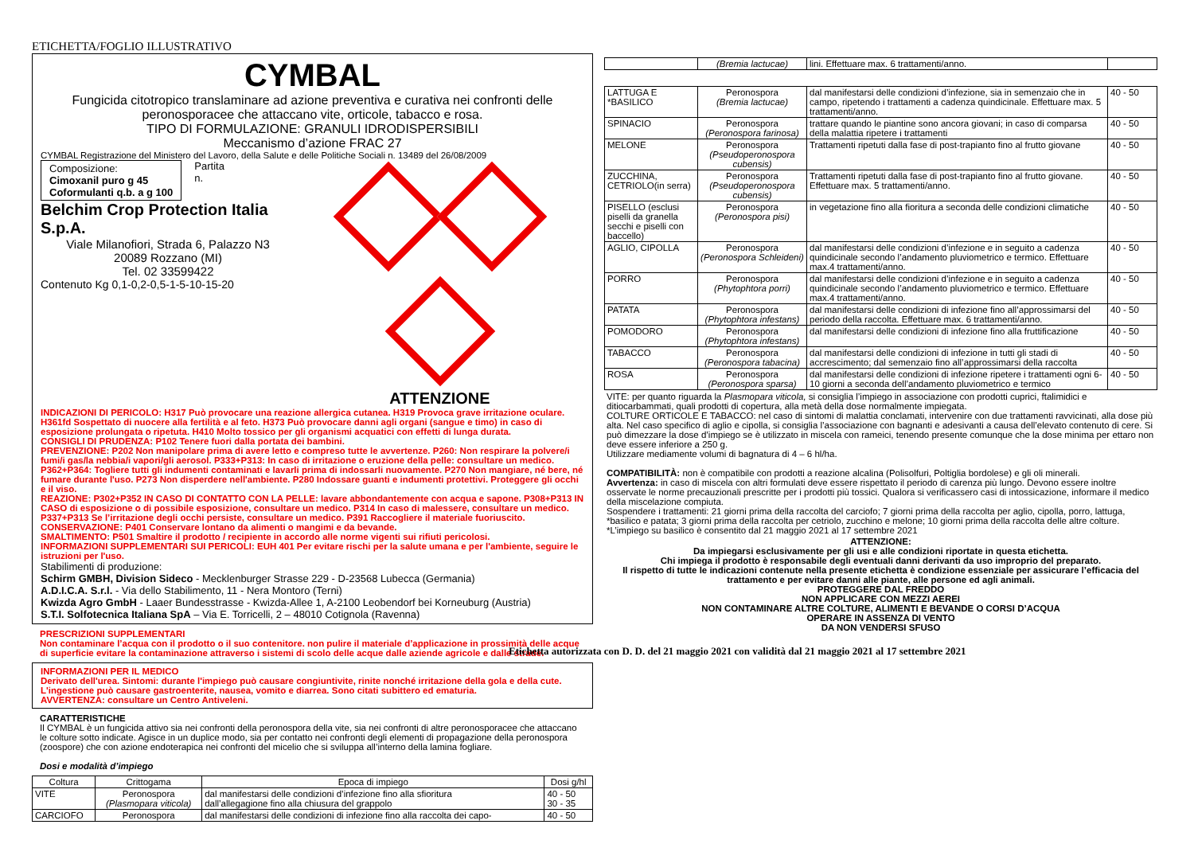ETICHETTA/FOGLIO ILLUSTRATIVO
CYMBAL
Fungicida citotropico translaminare ad azione preventiva e curativa nei confronti delle peronosporacee che attaccano vite, orticole, tabacco e rosa.
TIPO DI FORMULAZIONE: GRANULI IDRODISPERSIBILI
Meccanismo d’azione FRAC 27
CYMBAL Registrazione del Ministero del Lavoro, della Salute e delle Politiche Sociali n. 13489 del 26/08/2009
Composizione:
Cimoxanil puro g 45
Coformulanti q.b. a g 100
Partita
n.
Belchim Crop Protection Italia S.p.A.
Viale Milanofiori, Strada 6, Palazzo N3
20089 Rozzano (MI)
Tel. 02 33599422
Contenuto Kg 0,1-0,2-0,5-1-5-10-15-20
ATTENZIONE
INDICAZIONI DI PERICOLO: H317 Può provocare una reazione allergica cutanea. H319 Provoca grave irritazione oculare. H361fd Sospettato di nuocere alla fertilità e al feto. H373 Può provocare danni agli organi (sangue e timo) in caso di esposizione prolungata o ripetuta. H410 Molto tossico per gli organismi acquatici con effetti di lunga durata.
CONSIGLI DI PRUDENZA: P102 Tenere fuori dalla portata dei bambini.
PREVENZIONE: P202 Non manipolare prima di avere letto e compreso tutte le avvertenze. P260: Non respirare la polvere/i fumi/i gas/la nebbia/i vapori/gli aerosol. P333+P313: In caso di irritazione o eruzione della pelle: consultare un medico. P362+P364: Togliere tutti gli indumenti contaminati e lavarli prima di indossarli nuovamente. P270 Non mangiare, né bere, né fumare durante l'uso. P273 Non disperdere nell'ambiente. P280 Indossare guanti e indumenti protettivi. Proteggere gli occhi e il viso.
REAZIONE: P302+P352 IN CASO DI CONTATTO CON LA PELLE: lavare abbondantemente con acqua e sapone. P308+P313 IN CASO di esposizione o di possibile esposizione, consultare un medico. P314 In caso di malessere, consultare un medico. P337+P313 Se l’irritazione degli occhi persiste, consultare un medico. P391 Raccogliere il materiale fuoriuscito.
CONSERVAZIONE: P401 Conservare lontano da alimenti o mangimi e da bevande.
SMALTIMENTO: P501 Smaltire il prodotto / recipiente in accordo alle norme vigenti sui rifiuti pericolosi.
INFORMAZIONI SUPPLEMENTARI SUI PERICOLI: EUH 401 Per evitare rischi per la salute umana e per l'ambiente, seguire le istruzioni per l'uso.
Stabilimenti di produzione:
Schirm GMBH, Division Sideco - Mecklenburger Strasse 229 - D-23568 Lubecca (Germania)
A.D.I.C.A. S.r.l. - Via dello Stabilimento, 11 - Nera Montoro (Terni)
Kwizda Agro GmbH - Laaer Bundesstrasse - Kwizda-Allee 1, A-2100 Leobendorf bei Korneuburg (Austria)
S.T.I. Solfotecnica Italiana SpA – Via E. Torricelli, 2 – 48010 Cotignola (Ravenna)
PRESCRIZIONI SUPPLEMENTARI
Non contaminare l’acqua con il prodotto o il suo contenitore. non pulire il materiale d’applicazione in prossimità delle acque di superficie evitare la contaminazione attraverso i sistemi di scolo delle acque dalle aziende agricole e dalle strade.
INFORMAZIONI PER IL MEDICO
Derivato dell'urea. Sintomi: durante l'impiego può causare congiuntivite, rinite nonché irritazione della gola e della cute. L'ingestione può causare gastroenterite, nausea, vomito e diarrea. Sono citati subittero ed ematuria.
AVVERTENZA: consultare un Centro Antiveleni.
CARATTERISTICHE
Il CYMBAL è un fungicida attivo sia nei confronti della peronospora della vite, sia nei confronti di altre peronosporacee che attaccano le colture sotto indicate. Agisce in un duplice modo, sia per contatto nei confronti degli elementi di propagazione della peronospora (zoospore) che con azione endoterapica nei confronti del micelio che si sviluppa all’interno della lamina fogliare.
Dosi e modalità d’impiego
| Coltura | Crittogama | Epoca di impiego | Dosi g/hl |
| --- | --- | --- | --- |
| VITE | Peronospora (Plasmopara viticola) | dal manifestarsi delle condizioni d’infezione fino alla sfioritura dall’allegagione fino alla chiusura del grappolo | 40 - 50 30 - 35 |
| CARCIOFO | Peronospora | dal manifestarsi delle condizioni di infezione fino alla raccolta dei capo- | 40 - 50 |
| | (Bremia lactucae) | lini. Effettuare max. 6 trattamenti/anno. | |
| LATTUGA E *BASILICO | Peronospora (Bremia lactucae) | dal manifestarsi delle condizioni d’infezione, sia in semenzaio che in campo, ripetendo i trattamenti a cadenza quindicinale. Effettuare max. 5 trattamenti/anno. | 40 - 50 |
| SPINACIO | Peronospora (Peronospora farinosa) | trattare quando le piantine sono ancora giovani; in caso di comparsa della malattia ripetere i trattamenti | 40 - 50 |
| MELONE | Peronospora (Pseudoperonospora cubensis) | Trattamenti ripetuti dalla fase di post-trapianto fino al frutto giovane | 40 - 50 |
| ZUCCHINA, CETRIOLO(in serra) | Peronospora (Pseudoperonospora cubensis) | Trattamenti ripetuti dalla fase di post-trapianto fino al frutto giovane. Effettuare max. 5 trattamenti/anno. | 40 - 50 |
| PISELLO (esclusi piselli da granella secchi e piselli con baccello) | Peronospora (Peronospora pisi) | in vegetazione fino alla fioritura a seconda delle condizioni climatiche | 40 - 50 |
| AGLIO, CIPOLLA | Peronospora (Peronospora Schleideni) | dal manifestarsi delle condizioni d’infezione e in seguito a cadenza quindicinale secondo l’andamento pluviometrico e termico. Effettuare max.4 trattamenti/anno. | 40 - 50 |
| PORRO | Peronospora (Phytophtora porri) | dal manifestarsi delle condizioni d’infezione e in seguito a cadenza quindicinale secondo l’andamento pluviometrico e termico. Effettuare max.4 trattamenti/anno. | 40 - 50 |
| PATATA | Peronospora (Phytophtora infestans) | dal manifestarsi delle condizioni di infezione fino all’approssimarsi del periodo della raccolta. Effettuare max. 6 trattamenti/anno. | 40 - 50 |
| POMODORO | Peronospora (Phytophtora infestans) | dal manifestarsi delle condizioni di infezione fino alla fruttificazione | 40 - 50 |
| TABACCO | Peronospora (Peronospora tabacina) | dal manifestarsi delle condizioni di infezione in tutti gli stadi di accrescimento; dal semenzaio fino all’approssimarsi della raccolta | 40 - 50 |
| ROSA | Peronospora (Peronospora sparsa) | dal manifestarsi delle condizioni di infezione ripetere i trattamenti ogni 6-10 giorni a seconda dell’andamento pluviometrico e termico | 40 - 50 |
VITE: per quanto riguarda la Plasmopara viticola, si consiglia l’impiego in associazione con prodotti cuprici, ftalimidici e ditiocarbammati, quali prodotti di copertura, alla metà della dose normalmente impiegata.
COLTURE ORTICOLE E TABACCO: nel caso di sintomi di malattia conclamati, intervenire con due trattamenti ravvicinati, alla dose più alta. Nel caso specifico di aglio e cipolla, si consiglia l’associazione con bagnanti e adesivanti a causa dell’elevato contenuto di cere. Si può dimezzare la dose d’impiego se è utilizzato in miscela con rameici, tenendo presente comunque che la dose minima per ettaro non deve essere inferiore a 250 g.
Utilizzare mediamente volumi di bagnatura di 4 – 6 hl/ha.
COMPATIBILITÀ: non è compatibile con prodotti a reazione alcalina (Polisolfuri, Poltiglia bordolese) e gli oli minerali.
Avvertenza: in caso di miscela con altri formulati deve essere rispettato il periodo di carenza più lungo. Devono essere inoltre osservate le norme precauzionali prescritte per i prodotti più tossici. Qualora si verificassero casi di intossicazione, informare il medico della miscelazione compiuta.
Sospendere i trattamenti: 21 giorni prima della raccolta del carciofo; 7 giorni prima della raccolta per aglio, cipolla, porro, lattuga, *basilico e patata; 3 giorni prima della raccolta per cetriolo, zucchino e melone; 10 giorni prima della raccolta delle altre colture.
*L’impiego su basilico è consentito dal 21 maggio 2021 al 17 settembre 2021
ATTENZIONE:
Da impiegarsi esclusivamente per gli usi e alle condizioni riportate in questa etichetta.
Chi impiega il prodotto è responsabile degli eventuali danni derivanti da uso improprio del preparato.
Il rispetto di tutte le indicazioni contenute nella presente etichetta è condizione essenziale per assicurare l’efficacia del trattamento e per evitare danni alle piante, alle persone ed agli animali.
PROTEGGERE DAL FREDDO
NON APPLICARE CON MEZZI AEREI
NON CONTAMINARE ALTRE COLTURE, ALIMENTI E BEVANDE O CORSI D’ACQUA
OPERARE IN ASSENZA DI VENTO
DA NON VENDERSI SFUSO
Etichetta autorizzata con D. D. del 21 maggio 2021 con validità dal 21 maggio 2021 al 17 settembre 2021